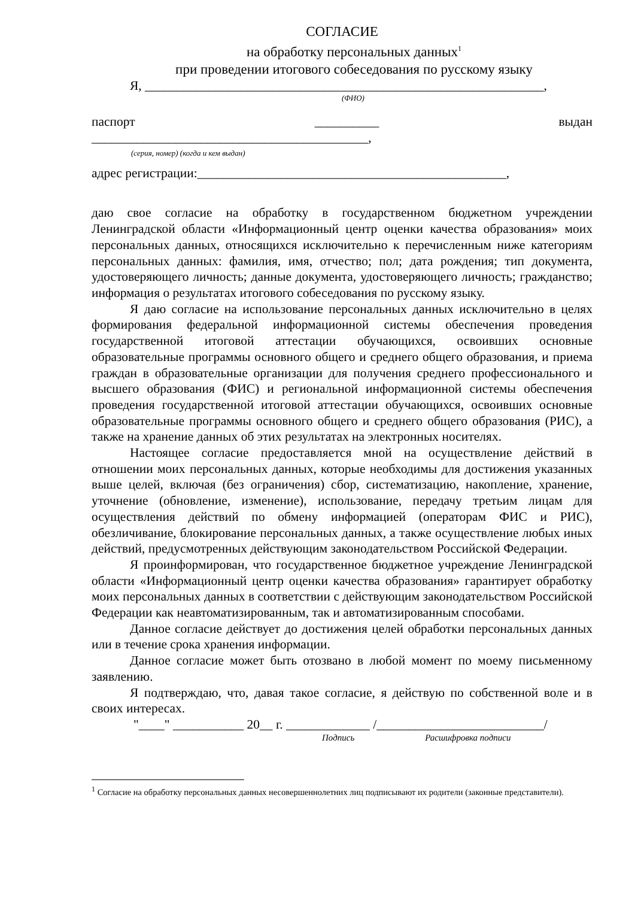СОГЛАСИЕ
на обработку персональных данных<sup>1</sup>
при проведении итогового собеседования по русскому языку
Я, ______________________________________________________________,
(ФИО)
паспорт __________ выдан
___________________________________________,
(серия, номер) (когда и кем выдан)
адрес регистрации:________________________________________________,
даю свое согласие на обработку в государственном бюджетном учреждении Ленинградской области «Информационный центр оценки качества образования» моих персональных данных, относящихся исключительно к перечисленным ниже категориям персональных данных: фамилия, имя, отчество; пол; дата рождения; тип документа, удостоверяющего личность; данные документа, удостоверяющего личность; гражданство; информация о результатах итогового собеседования по русскому языку.
Я даю согласие на использование персональных данных исключительно в целях формирования федеральной информационной системы обеспечения проведения государственной итоговой аттестации обучающихся, освоивших основные образовательные программы основного общего и среднего общего образования, и приема граждан в образовательные организации для получения среднего профессионального и высшего образования (ФИС) и региональной информационной системы обеспечения проведения государственной итоговой аттестации обучающихся, освоивших основные образовательные программы основного общего и среднего общего образования (РИС), а также на хранение данных об этих результатах на электронных носителях.
Настоящее согласие предоставляется мной на осуществление действий в отношении моих персональных данных, которые необходимы для достижения указанных выше целей, включая (без ограничения) сбор, систематизацию, накопление, хранение, уточнение (обновление, изменение), использование, передачу третьим лицам для осуществления действий по обмену информацией (операторам ФИС и РИС), обезличивание, блокирование персональных данных, а также осуществление любых иных действий, предусмотренных действующим законодательством Российской Федерации.
Я проинформирован, что государственное бюджетное учреждение Ленинградской области «Информационный центр оценки качества образования» гарантирует обработку моих персональных данных в соответствии с действующим законодательством Российской Федерации как неавтоматизированным, так и автоматизированным способами.
Данное согласие действует до достижения целей обработки персональных данных или в течение срока хранения информации.
Данное согласие может быть отозвано в любой момент по моему письменному заявлению.
Я подтверждаю, что, давая такое согласие, я действую по собственной воле и в своих интересах.
"____" ___________ 20__ г. _____________ /__________________________/
Подпись Расшифровка подписи
<sup>1</sup> Согласие на обработку персональных данных несовершеннолетних лиц подписывают их родители (законные представители).